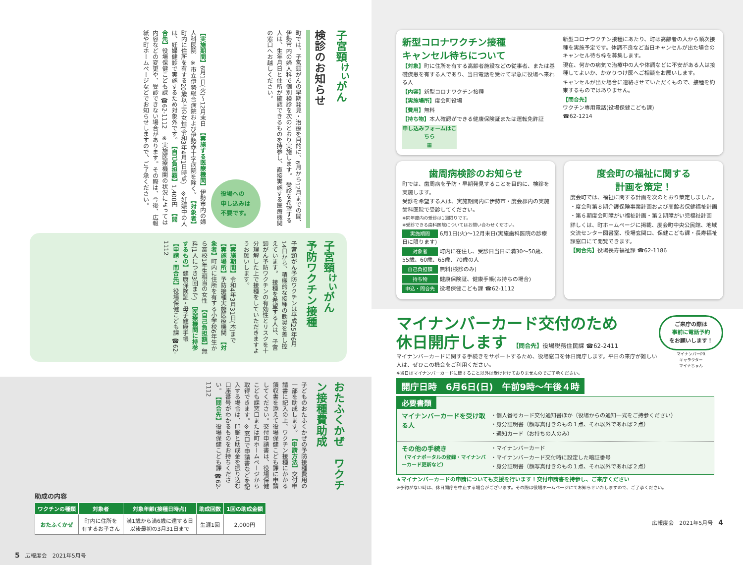新型コロナワクチン接種
キャンセル待ちについて
【対象】町に住所を有する高齢者施設などの従事者、または基礎疾患を有する人であり、当日電話を受けて早急に役場へ来れる人
【内容】新型コロナワクチン接種
【実施場所】度会町役場
【費用】無料
【持ち物】本人確認ができる健康保険証または運転免許証
申し込みフォームはこちら
▦
新型コロナワクチン接種にあたり、町は高齢者の人から順次接種を実施予定です。体調不良など当日キャンセルが出た場合のキャンセル待ち枠を募集します。
現在、何かの病気で治療中の人や体調などに不安がある人は接種してよいか、かかりつけ医へご相談をお願いします。
キャンセルが出た場合に連絡させていただくもので、接種を約束するものではありません。
【問合先】
ワクチン専用電話(役場保健こども課)
☎62-1214
歯周病検診のお知らせ
町では、歯周病を予防・早期発見することを目的に、検診を実施します。
受診を希望する人は、実施期間内に伊勢市・度会郡内の実施歯科医院で受診してください。
※同年度内の受診は1回限りです。
※受診できる歯科医院についてはお問い合わせください。
実施期間 6月1日(火)～12月末日(実施歯科医院の診療日に限ります)
対象者 町内に在住し、受診日当日に満30～50歳、55歳、60歳、65歳、70歳の人
自己負担額 無料(検診のみ)
持ち物 健康保険証、健康手帳(お持ちの場合)
申込・問合先 役場保健こども課 ☎62-1112
度会町の福祉に関する
計画を策定！
度会町では、福祉に関する計画を次のとおり策定しました。
・度会町第８期介護保険事業計画および高齢者保健福祉計画
・第６期度会町障がい福祉計画・第２期障がい児福祉計画
詳しくは、町ホームページに掲載、度会町中央公民館、地域交流センター図書室、役場玄関口、保健こども課・長寿福祉課窓口にて閲覧できます。
【問合先】役場長寿福祉課 ☎62-1186
マイナンバーカード交付のため
休日開庁します 【問合先】役場税務住民課 ☎62-2411
マイナンバーカードに関する手続きをサポートするため、役場窓口を休日開庁します。平日の来庁が難しい人は、ぜひこの機会をご利用ください。
※当日はマイナンバーカードに関すること以外は受け付けておりませんのでご了承ください。
ご来庁の際は
事前に電話予約
をお願いします！
マイナンバーPR
キャラクター
マイナちゃん
開庁日時　6月6日(日)　午前9時～午後４時
必要書類
マイナンバーカードを受け取る人
・個人番号カード交付通知書ほか（役場からの通知一式をご持参ください）
・身分証明書（顔写真付きのもの１点、それ以外であれば２点）
・通知カード（お持ちの人のみ）
その他の手続き
（マイナポータルの登録・マイナンバーカード更新など）
・マイナンバーカード
・マイナンバーカード交付時に設定した暗証番号
・身分証明書（顔写真付きのもの１点、それ以外であれば２点）
★マイナンバーカードの申請についても支援を行います！交付申請書を持参し、ご来庁ください
※予約がない時は、休日開庁を中止する場合がございます。その際は役場ホームページにてお知らせいたしますので、ご了承ください。
広報度会　2021年5月号　4
子宮頸<sup>けい</sup>がん
検診のお知らせ
町では、子宮頸がんの早期発見・治療を目的に、6月から12月までの間、伊勢市内の婦人科で個別検診を次のとおり実施します。　受診を希望する人は、生年月日と住所が確認できるものを持参し、直接実施する医療機関の窓口へお越しください。
役場への
申し込みは
不要です。
【実施期間】6月1日(火)～12月末日　【実施する医療機関】伊勢市内の婦人科医院　※市立伊勢総合病院および伊勢赤十字病院を除く。　【対象者】町内に住所を有する20歳以上の女性(令和3年4月1日時点)　※妊娠中の人は、妊婦健診で実施するため対象外です。　【自己負担額】1,400円　【問合先】役場保健こども課 ☎62-1112　※実施医療機関の状況によっては内容などの変更や、受診できない場合があります。その際は、今後、広報紙や町ホームページなどでお知らせしますので、ご了承ください。
子宮頸<sup>けい</sup>がん
予防ワクチン接種
子宮頸がん予防ワクチンは平成25年6月14日から、積極的な接種の勧奨を差し控えています。　接種を希望する人は、子宮頸がん予防ワクチンの有効性とリスクを十分理解した上で接種をしていただきますようお願いします。
【実施期間】令和4年3月31日(木)まで　【実施場所】予防接種実施医療機関　【対象者】町内に住所を有する小学校6年生から高校1年生相当の女性　【自己負担額】無料(1人につき3回まで)　【医療機関に持参するもの】健康保険証・母子健康手帳　【申請・問合先】役場保健こども課 ☎62-1112
おたふくかぜ　ワクチン接種費助成
子どものおたふくかぜの予防接種費用の一部を助成します。　【申請方法】交付申請書に記入の上、ワクチン接種にかかる領収書を添えて役場保健こども課に申請してください。交付申請書は、役場保健こども課窓口または町ホームページから取得できます。※窓口で申請書などを記入する場合は、印鑑と助成金を振り込む口座番号がわかるものをお持ちください。　【問合先】役場保健こども課 ☎62-1112
助成の内容
| ワクチンの種類 | 対象者 | 対象年齢(接種日時点) | 助成回数 | 1回の助成金額 |
| --- | --- | --- | --- | --- |
| おたふくかぜ | 町内に住所を 有するお子さん | 満1歳から満6歳に達する日 以後最初の3月31日まで | 生涯1回 | 2,000円 |
5　広報度会　2021年5月号